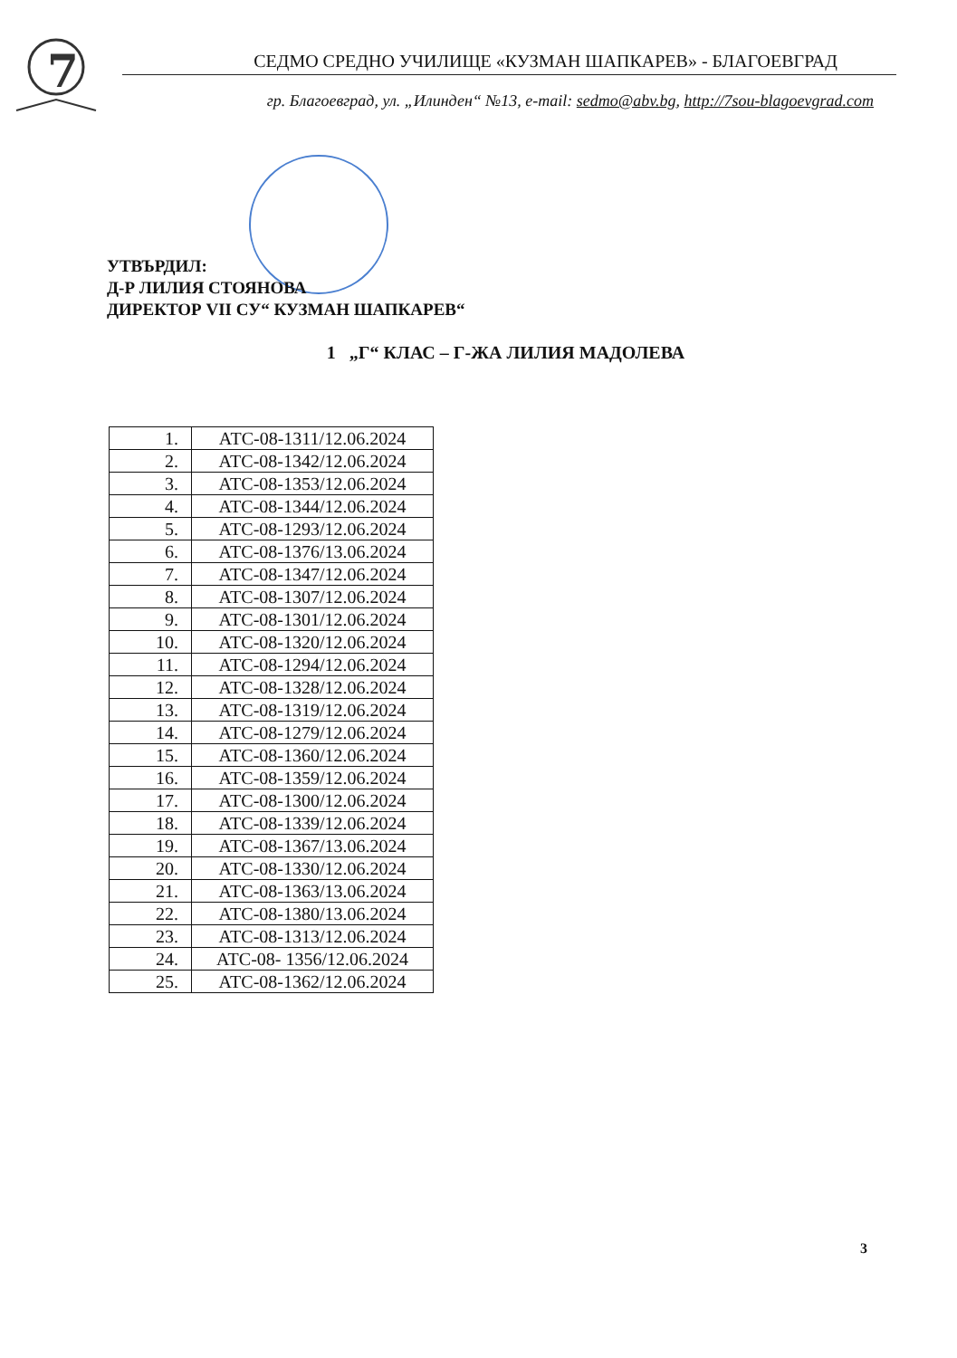7
СЕДМО СРЕДНО УЧИЛИЩЕ «КУЗМАН ШАПКАРЕВ» - БЛАГОЕВГРАД
гр. Благоевград, ул. „Илинден“ №13, e-mail: sedmo@abv.bg, http://7sou-blagoevgrad.com
УТВЪРДИЛ:
Д-Р ЛИЛИЯ СТОЯНОВА
ДИРЕКТОР VII СУ“ КУЗМАН ШАПКАРЕВ“
1 „Г“ КЛАС – Г-ЖА ЛИЛИЯ МАДОЛЕВА
| 1. | АТС-08-1311/12.06.2024 |
| 2. | АТС-08-1342/12.06.2024 |
| 3. | АТС-08-1353/12.06.2024 |
| 4. | АТС-08-1344/12.06.2024 |
| 5. | АТС-08-1293/12.06.2024 |
| 6. | АТС-08-1376/13.06.2024 |
| 7. | АТС-08-1347/12.06.2024 |
| 8. | АТС-08-1307/12.06.2024 |
| 9. | АТС-08-1301/12.06.2024 |
| 10. | АТС-08-1320/12.06.2024 |
| 11. | АТС-08-1294/12.06.2024 |
| 12. | АТС-08-1328/12.06.2024 |
| 13. | АТС-08-1319/12.06.2024 |
| 14. | АТС-08-1279/12.06.2024 |
| 15. | АТС-08-1360/12.06.2024 |
| 16. | АТС-08-1359/12.06.2024 |
| 17. | АТС-08-1300/12.06.2024 |
| 18. | АТС-08-1339/12.06.2024 |
| 19. | АТС-08-1367/13.06.2024 |
| 20. | АТС-08-1330/12.06.2024 |
| 21. | АТС-08-1363/13.06.2024 |
| 22. | АТС-08-1380/13.06.2024 |
| 23. | АТС-08-1313/12.06.2024 |
| 24. | АТС-08- 1356/12.06.2024 |
| 25. | АТС-08-1362/12.06.2024 |
3